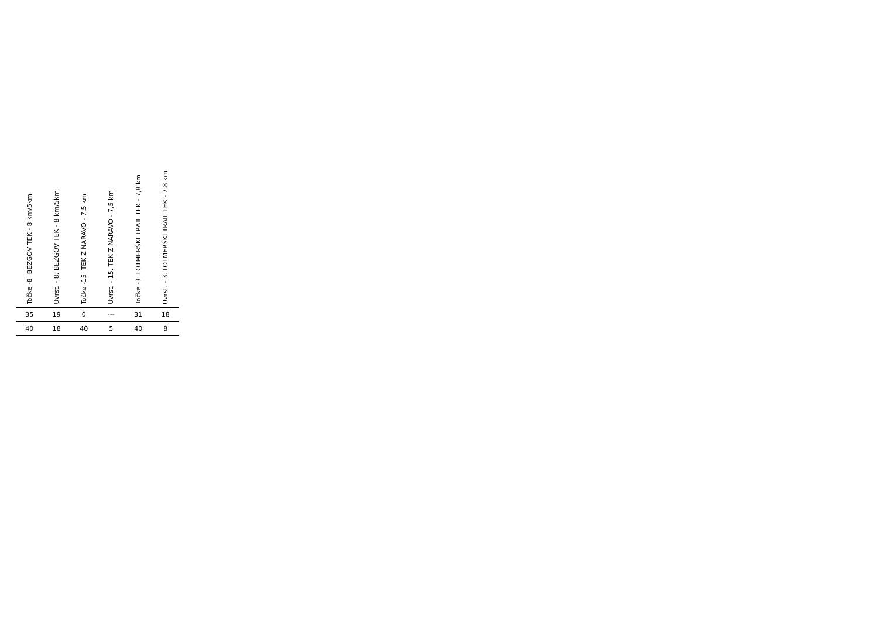| Točke -8. BEZGOV TEK - 8 km/5km | Uvrst. - 8. BEZGOV TEK - 8 km/5km | Točke -15. TEK Z NARAVO - 7,5 km | Uvrst. - 15. TEK Z NARAVO - 7,5 km | Točke -3. LOTMERŠKI TRAIL TEK - 7,8 km | Uvrst. - 3. LOTMERŠKI TRAIL TEK - 7,8 km |
| --- | --- | --- | --- | --- | --- |
| 35 | 19 | 0 | --- | 31 | 18 |
| 40 | 18 | 40 | 5 | 40 | 8 |